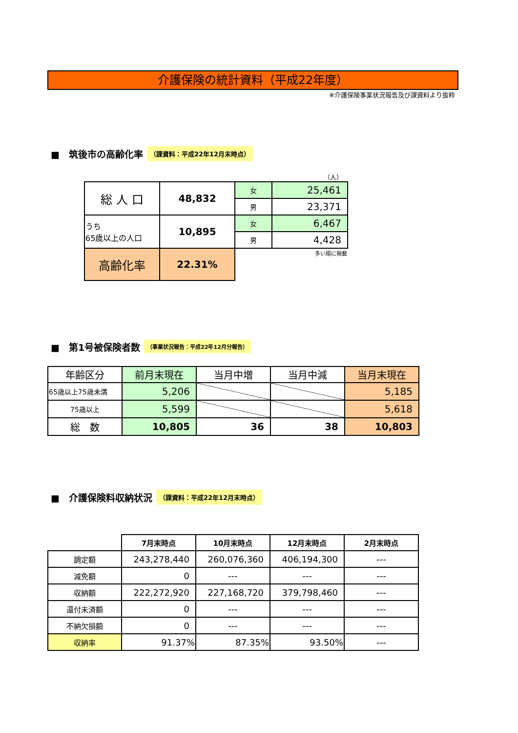介護保険の統計資料（平成22年度）
※介護保険事業状況報告及び課資料より抜粋
■　筑後市の高齢化率 （課資料：平成22年12月末時点）
（人）
| 総 人 口 | 48,832 | 女 | 25,461 |
| | | 男 | 23,371 |
| うち 65歳以上の人口 | 10,895 | 女 | 6,467 |
| | | 男 | 4,428 |
| 高齢化率 | 22.31% | 多い順に掲載 | |
■　第1号被保険者数 （事業状況報告：平成22年12月分報告）
| 年齢区分 | 前月末現在 | 当月中増 | 当月中減 | 当月末現在 |
| 65歳以上75歳未満 | 5,206 | | | 5,185 |
| 75歳以上 | 5,599 | | | 5,618 |
| 総 数 | 10,805 | 36 | 38 | 10,803 |
■　介護保険料収納状況 （課資料：平成22年12月末時点）
| | 7月末時点 | 10月末時点 | 12月末時点 | 2月末時点 |
| 調定額 | 243,278,440 | 260,076,360 | 406,194,300 | --- |
| 減免額 | 0 | --- | --- | --- |
| 収納額 | 222,272,920 | 227,168,720 | 379,798,460 | --- |
| 還付未済額 | 0 | --- | --- | --- |
| 不納欠損額 | 0 | --- | --- | --- |
| 収納率 | 91.37% | 87.35% | 93.50% | --- |